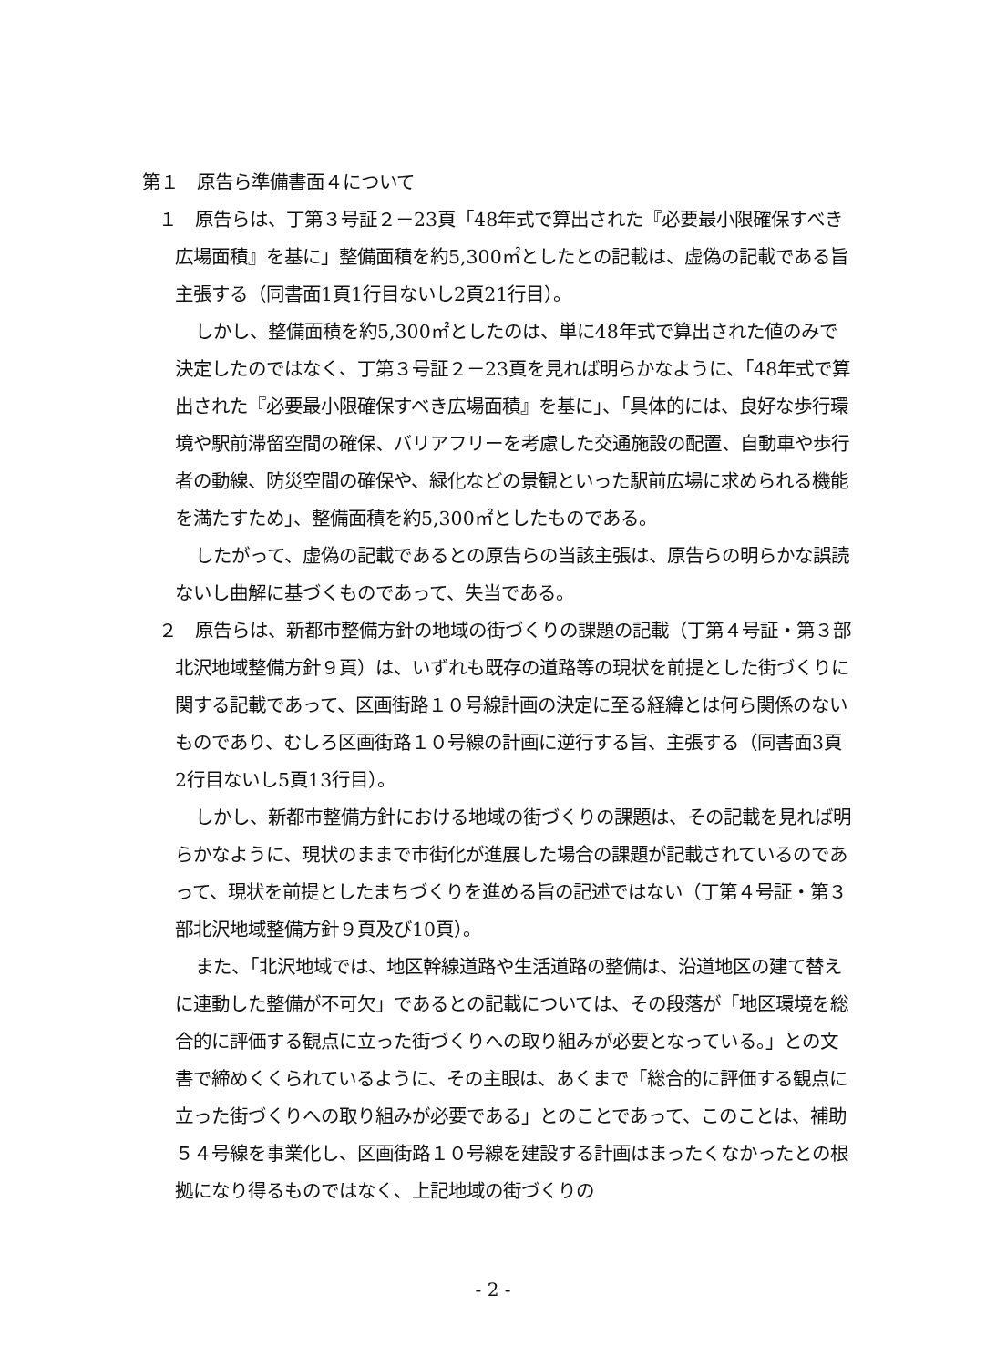第１　原告ら準備書面４について
１　原告らは、丁第３号証２－23頁「48年式で算出された『必要最小限確保すべき広場面積』を基に」整備面積を約5,300㎡としたとの記載は、虚偽の記載である旨主張する（同書面1頁1行目ないし2頁21行目）。
しかし、整備面積を約5,300㎡としたのは、単に48年式で算出された値のみで決定したのではなく、丁第３号証２－23頁を見れば明らかなように、「48年式で算出された『必要最小限確保すべき広場面積』を基に」、「具体的には、良好な歩行環境や駅前滞留空間の確保、バリアフリーを考慮した交通施設の配置、自動車や歩行者の動線、防災空間の確保や、緑化などの景観といった駅前広場に求められる機能を満たすため」、整備面積を約5,300㎡としたものである。
したがって、虚偽の記載であるとの原告らの当該主張は、原告らの明らかな誤読ないし曲解に基づくものであって、失当である。
２　原告らは、新都市整備方針の地域の街づくりの課題の記載（丁第４号証・第３部北沢地域整備方針９頁）は、いずれも既存の道路等の現状を前提とした街づくりに関する記載であって、区画街路１０号線計画の決定に至る経緯とは何ら関係のないものであり、むしろ区画街路１０号線の計画に逆行する旨、主張する（同書面3頁2行目ないし5頁13行目）。
しかし、新都市整備方針における地域の街づくりの課題は、その記載を見れば明らかなように、現状のままで市街化が進展した場合の課題が記載されているのであって、現状を前提としたまちづくりを進める旨の記述ではない（丁第４号証・第３部北沢地域整備方針９頁及び10頁）。
また、「北沢地域では、地区幹線道路や生活道路の整備は、沿道地区の建て替えに連動した整備が不可欠」であるとの記載については、その段落が「地区環境を総合的に評価する観点に立った街づくりへの取り組みが必要となっている。」との文書で締めくくられているように、その主眼は、あくまで「総合的に評価する観点に立った街づくりへの取り組みが必要である」とのことであって、このことは、補助５４号線を事業化し、区画街路１０号線を建設する計画はまったくなかったとの根拠になり得るものではなく、上記地域の街づくりの
- 2 -